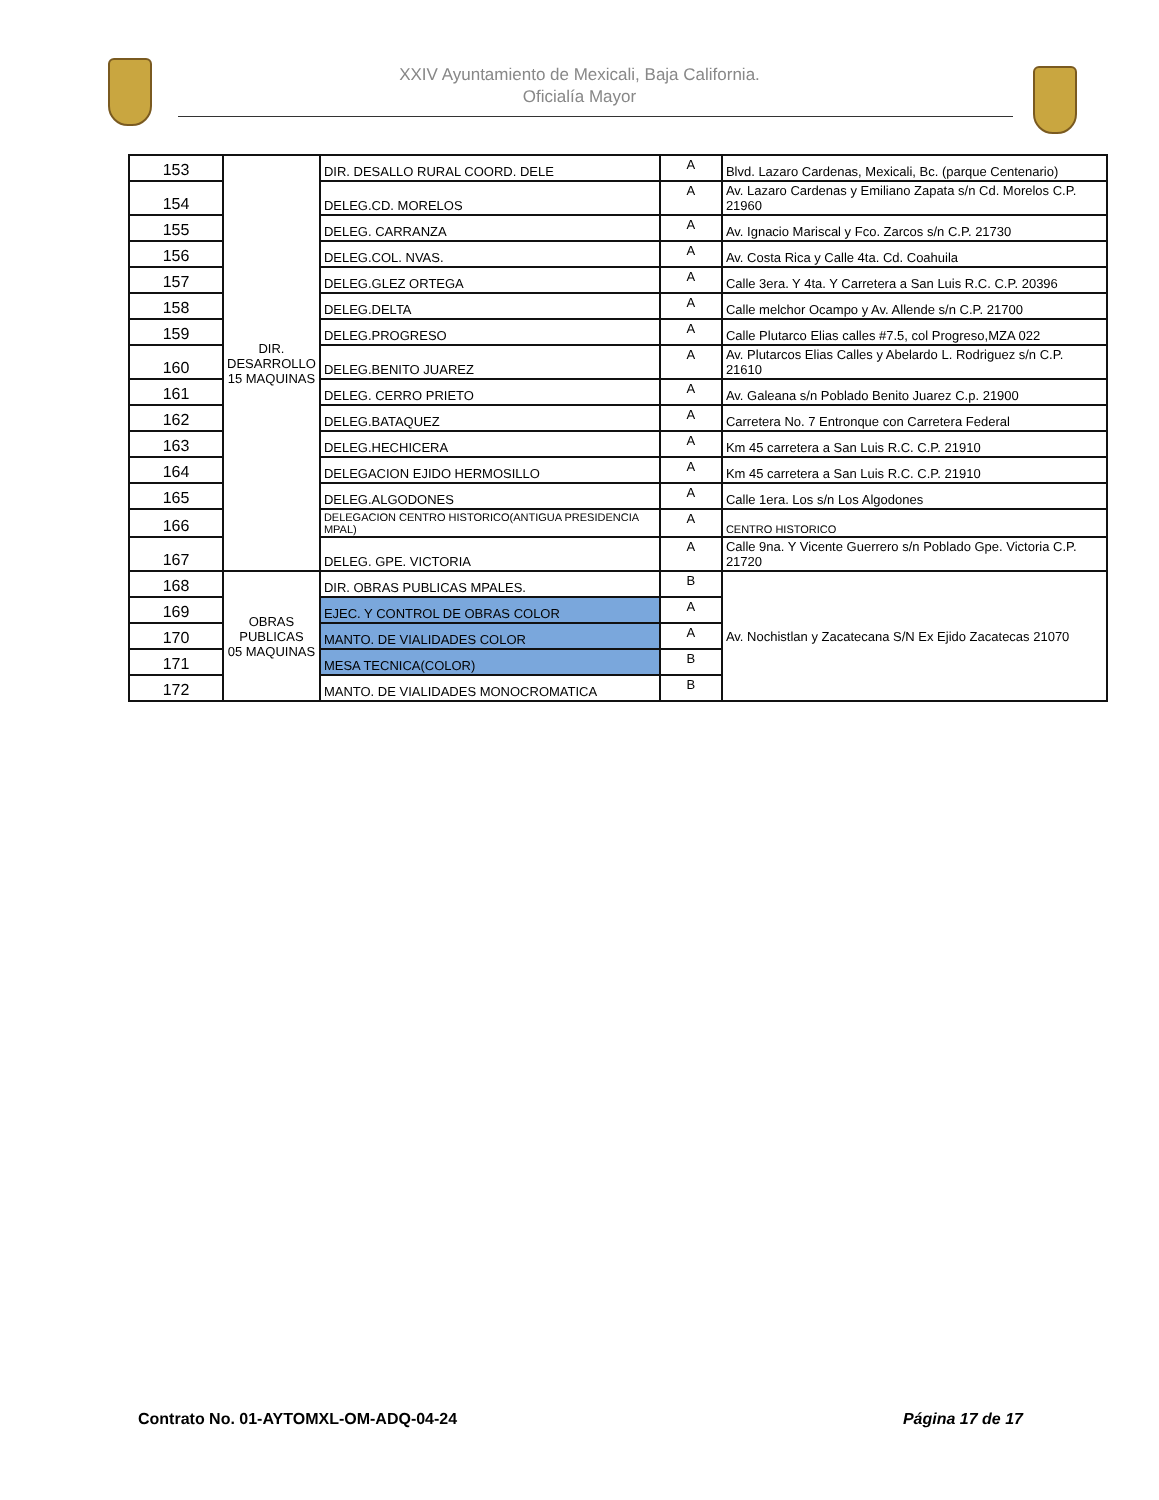XXIV Ayuntamiento de Mexicali, Baja California.
Oficialía Mayor
| 153 | DIR. DESARROLLO 15 MAQUINAS | DIR. DESALLO RURAL COORD. DELE | A | Blvd. Lazaro Cardenas, Mexicali, Bc. (parque Centenario) |
| 154 | | DELEG.CD. MORELOS | A | Av. Lazaro Cardenas y Emiliano Zapata s/n Cd. Morelos C.P. 21960 |
| 155 | | DELEG. CARRANZA | A | Av. Ignacio Mariscal y Fco. Zarcos s/n C.P. 21730 |
| 156 | | DELEG.COL. NVAS. | A | Av. Costa Rica y Calle 4ta. Cd. Coahuila |
| 157 | | DELEG.GLEZ ORTEGA | A | Calle 3era. Y 4ta. Y Carretera a San Luis R.C. C.P. 20396 |
| 158 | | DELEG.DELTA | A | Calle melchor Ocampo y Av. Allende s/n C.P. 21700 |
| 159 | | DELEG.PROGRESO | A | Calle Plutarco Elias calles #7.5, col Progreso,MZA 022 |
| 160 | | DELEG.BENITO JUAREZ | A | Av. Plutarcos Elias Calles y Abelardo L. Rodriguez s/n C.P. 21610 |
| 161 | | DELEG. CERRO PRIETO | A | Av. Galeana s/n Poblado Benito Juarez C.p. 21900 |
| 162 | | DELEG.BATAQUEZ | A | Carretera No. 7 Entronque con Carretera Federal |
| 163 | | DELEG.HECHICERA | A | Km 45 carretera a San Luis R.C. C.P. 21910 |
| 164 | | DELEGACION EJIDO HERMOSILLO | A | Km 45 carretera a San Luis R.C. C.P. 21910 |
| 165 | | DELEG.ALGODONES | A | Calle 1era. Los s/n Los Algodones |
| 166 | | DELEGACION CENTRO HISTORICO(ANTIGUA PRESIDENCIA MPAL) | A | CENTRO HISTORICO |
| 167 | | DELEG. GPE. VICTORIA | A | Calle 9na. Y Vicente Guerrero s/n Poblado Gpe. Victoria C.P. 21720 |
| 168 | OBRAS PUBLICAS 05 MAQUINAS | DIR. OBRAS PUBLICAS MPALES. | B | Av. Nochistlan y Zacatecana S/N Ex Ejido Zacatecas 21070 |
| 169 | | EJEC. Y CONTROL DE OBRAS COLOR | A | |
| 170 | | MANTO. DE VIALIDADES COLOR | A | |
| 171 | | MESA TECNICA(COLOR) | B | |
| 172 | | MANTO. DE VIALIDADES MONOCROMATICA | B | |
Contrato No. 01-AYTOMXL-OM-ADQ-04-24 Página 17 de 17